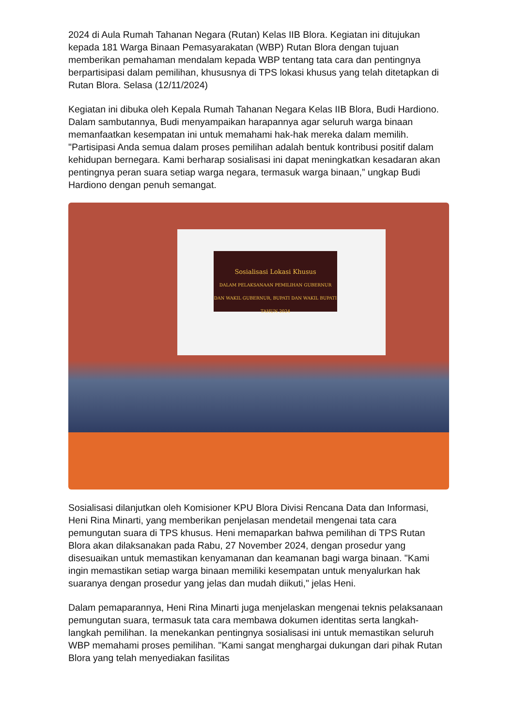2024 di Aula Rumah Tahanan Negara (Rutan) Kelas IIB Blora. Kegiatan ini ditujukan kepada 181 Warga Binaan Pemasyarakatan (WBP) Rutan Blora dengan tujuan memberikan pemahaman mendalam kepada WBP tentang tata cara dan pentingnya berpartisipasi dalam pemilihan, khususnya di TPS lokasi khusus yang telah ditetapkan di Rutan Blora. Selasa (12/11/2024)
Kegiatan ini dibuka oleh Kepala Rumah Tahanan Negara Kelas IIB Blora, Budi Hardiono. Dalam sambutannya, Budi menyampaikan harapannya agar seluruh warga binaan memanfaatkan kesempatan ini untuk memahami hak-hak mereka dalam memilih. "Partisipasi Anda semua dalam proses pemilihan adalah bentuk kontribusi positif dalam kehidupan bernegara. Kami berharap sosialisasi ini dapat meningkatkan kesadaran akan pentingnya peran suara setiap warga negara, termasuk warga binaan,” ungkap Budi Hardiono dengan penuh semangat.
Sosialisasi Lokasi Khusus
DALAM PELAKSANAAN PEMILIHAN GUBERNUR DAN WAKIL GUBERNUR, BUPATI DAN WAKIL BUPATI TAHUN 2024
Sosialisasi dilanjutkan oleh Komisioner KPU Blora Divisi Rencana Data dan Informasi, Heni Rina Minarti, yang memberikan penjelasan mendetail mengenai tata cara pemungutan suara di TPS khusus. Heni memaparkan bahwa pemilihan di TPS Rutan Blora akan dilaksanakan pada Rabu, 27 November 2024, dengan prosedur yang disesuaikan untuk memastikan kenyamanan dan keamanan bagi warga binaan. "Kami ingin memastikan setiap warga binaan memiliki kesempatan untuk menyalurkan hak suaranya dengan prosedur yang jelas dan mudah diikuti," jelas Heni.
Dalam pemaparannya, Heni Rina Minarti juga menjelaskan mengenai teknis pelaksanaan pemungutan suara, termasuk tata cara membawa dokumen identitas serta langkah-langkah pemilihan. Ia menekankan pentingnya sosialisasi ini untuk memastikan seluruh WBP memahami proses pemilihan. "Kami sangat menghargai dukungan dari pihak Rutan Blora yang telah menyediakan fasilitas